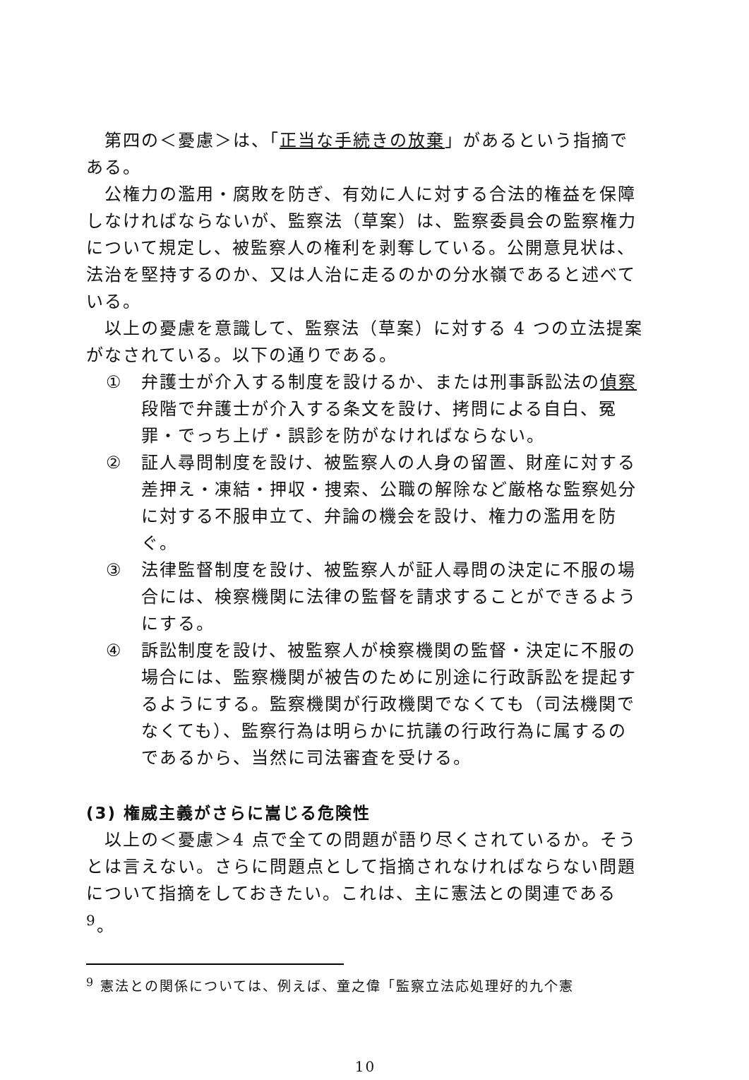第四の＜憂慮＞は、「正当な手続きの放棄」があるという指摘である。
公権力の濫用・腐敗を防ぎ、有効に人に対する合法的権益を保障しなければならないが、監察法（草案）は、監察委員会の監察権力について規定し、被監察人の権利を剥奪している。公開意見状は、法治を堅持するのか、又は人治に走るのかの分水嶺であると述べている。
以上の憂慮を意識して、監察法（草案）に対する 4 つの立法提案がなされている。以下の通りである。
① 弁護士が介入する制度を設けるか、または刑事訴訟法の偵察段階で弁護士が介入する条文を設け、拷問による自白、冤罪・でっち上げ・誤診を防がなければならない。
② 証人尋問制度を設け、被監察人の人身の留置、財産に対する差押え・凍結・押収・捜索、公職の解除など厳格な監察処分に対する不服申立て、弁論の機会を設け、権力の濫用を防ぐ。
③ 法律監督制度を設け、被監察人が証人尋問の決定に不服の場合には、検察機関に法律の監督を請求することができるようにする。
④ 訴訟制度を設け、被監察人が検察機関の監督・決定に不服の場合には、監察機関が被告のために別途に行政訴訟を提起するようにする。監察機関が行政機関でなくても（司法機関でなくても）、監察行為は明らかに抗議の行政行為に属するのであるから、当然に司法審査を受ける。
(3) 権威主義がさらに嵩じる危険性
以上の＜憂慮＞4 点で全ての問題が語り尽くされているか。そうとは言えない。さらに問題点として指摘されなければならない問題について指摘をしておきたい。これは、主に憲法との関連である<sup>9</sup>。
<sup>9</sup> 憲法との関係については、例えば、童之偉「監察立法応処理好的九个憲
10